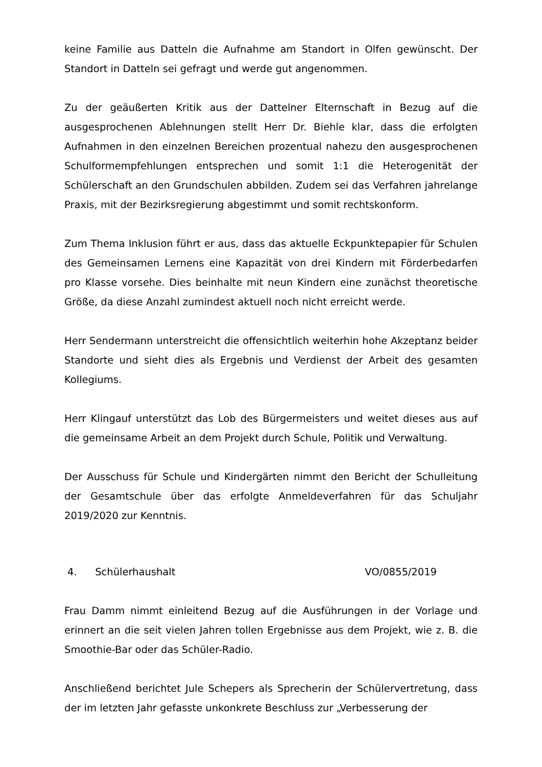keine Familie aus Datteln die Aufnahme am Standort in Olfen gewünscht. Der Standort in Datteln sei gefragt und werde gut angenommen.
Zu der geäußerten Kritik aus der Dattelner Elternschaft in Bezug auf die ausgesprochenen Ablehnungen stellt Herr Dr. Biehle klar, dass die erfolgten Aufnahmen in den einzelnen Bereichen prozentual nahezu den ausgesprochenen Schulformempfehlungen entsprechen und somit 1:1 die Heterogenität der Schülerschaft an den Grundschulen abbilden. Zudem sei das Verfahren jahrelange Praxis, mit der Bezirksregierung abgestimmt und somit rechtskonform.
Zum Thema Inklusion führt er aus, dass das aktuelle Eckpunktepapier für Schulen des Gemeinsamen Lernens eine Kapazität von drei Kindern mit Förderbedarfen pro Klasse vorsehe. Dies beinhalte mit neun Kindern eine zunächst theoretische Größe, da diese Anzahl zumindest aktuell noch nicht erreicht werde.
Herr Sendermann unterstreicht die offensichtlich weiterhin hohe Akzeptanz beider Standorte und sieht dies als Ergebnis und Verdienst der Arbeit des gesamten Kollegiums.
Herr Klingauf unterstützt das Lob des Bürgermeisters und weitet dieses aus auf die gemeinsame Arbeit an dem Projekt durch Schule, Politik und Verwaltung.
Der Ausschuss für Schule und Kindergärten nimmt den Bericht der Schulleitung der Gesamtschule über das erfolgte Anmeldeverfahren für das Schuljahr 2019/2020 zur Kenntnis.
4. Schülerhaushalt VO/0855/2019
Frau Damm nimmt einleitend Bezug auf die Ausführungen in der Vorlage und erinnert an die seit vielen Jahren tollen Ergebnisse aus dem Projekt, wie z. B. die Smoothie-Bar oder das Schüler-Radio.
Anschließend berichtet Jule Schepers als Sprecherin der Schülervertretung, dass der im letzten Jahr gefasste unkonkrete Beschluss zur „Verbesserung der